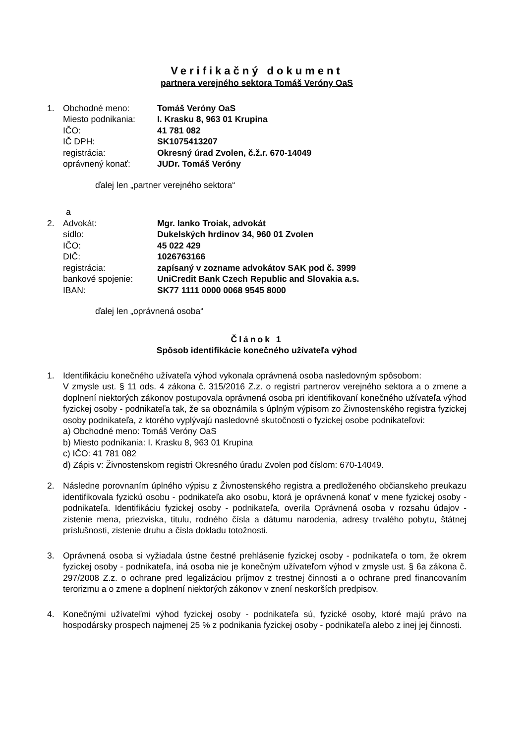Verifikačný dokument
partnera verejného sektora Tomáš Veróny OaS
| 1. | Obchodné meno: | Tomáš Veróny OaS |
| | Miesto podnikania: | I. Krasku 8, 963 01 Krupina |
| | IČO: | 41 781 082 |
| | IČ DPH: | SK1075413207 |
| | registrácia: | Okresný úrad Zvolen, č.ž.r. 670-14049 |
| | oprávnený konať: | JUDr. Tomáš Veróny |
ďalej len „partner verejného sektora“
a
| 2. | Advokát: | Mgr. Ianko Troiak, advokát |
| | sídlo: | Dukelských hrdinov 34, 960 01 Zvolen |
| | IČO: | 45 022 429 |
| | DIČ: | 1026763166 |
| | registrácia: | zapísaný v zozname advokátov SAK pod č. 3999 |
| | bankové spojenie: | UniCredit Bank Czech Republic and Slovakia a.s. |
| | IBAN: | SK77 1111 0000 0068 9545 8000 |
ďalej len „oprávnená osoba“
Článok 1
Spôsob identifikácie konečného užívateľa výhod
1. Identifikáciu konečného užívateľa výhod vykonala oprávnená osoba nasledovným spôsobom:
V zmysle ust. § 11 ods. 4 zákona č. 315/2016 Z.z. o registri partnerov verejného sektora a o zmene a doplnení niektorých zákonov postupovala oprávnená osoba pri identifikovaní konečného užívateľa výhod fyzickej osoby - podnikateľa tak, že sa oboznámila s úplným výpisom zo Živnostenského registra fyzickej osoby podnikateľa, z ktorého vyplývajú nasledovné skutočnosti o fyzickej osobe podnikateľovi:
a) Obchodné meno: Tomáš Veróny OaS
b) Miesto podnikania: I. Krasku 8, 963 01 Krupina
c) IČO: 41 781 082
d) Zápis v: Živnostenskom registri Okresného úradu Zvolen pod číslom: 670-14049.
2. Následne porovnaním úplného výpisu z Živnostenského registra a predloženého občianskeho preukazu identifikovala fyzickú osobu - podnikateľa ako osobu, ktorá je oprávnená konať v mene fyzickej osoby - podnikateľa. Identifikáciu fyzickej osoby - podnikateľa, overila Oprávnená osoba v rozsahu údajov - zistenie mena, priezviska, titulu, rodného čísla a dátumu narodenia, adresy trvalého pobytu, štátnej príslušnosti, zistenie druhu a čísla dokladu totožnosti.
3. Oprávnená osoba si vyžiadala ústne čestné prehlásenie fyzickej osoby - podnikateľa o tom, že okrem fyzickej osoby - podnikateľa, iná osoba nie je konečným užívateľom výhod v zmysle ust. § 6a zákona č. 297/2008 Z.z. o ochrane pred legalizáciou príjmov z trestnej činnosti a o ochrane pred financovaním terorizmu a o zmene a doplnení niektorých zákonov v znení neskorších predpisov.
4. Konečnými užívateľmi výhod fyzickej osoby - podnikateľa sú, fyzické osoby, ktoré majú právo na hospodársky prospech najmenej 25 % z podnikania fyzickej osoby - podnikateľa alebo z inej jej činnosti.